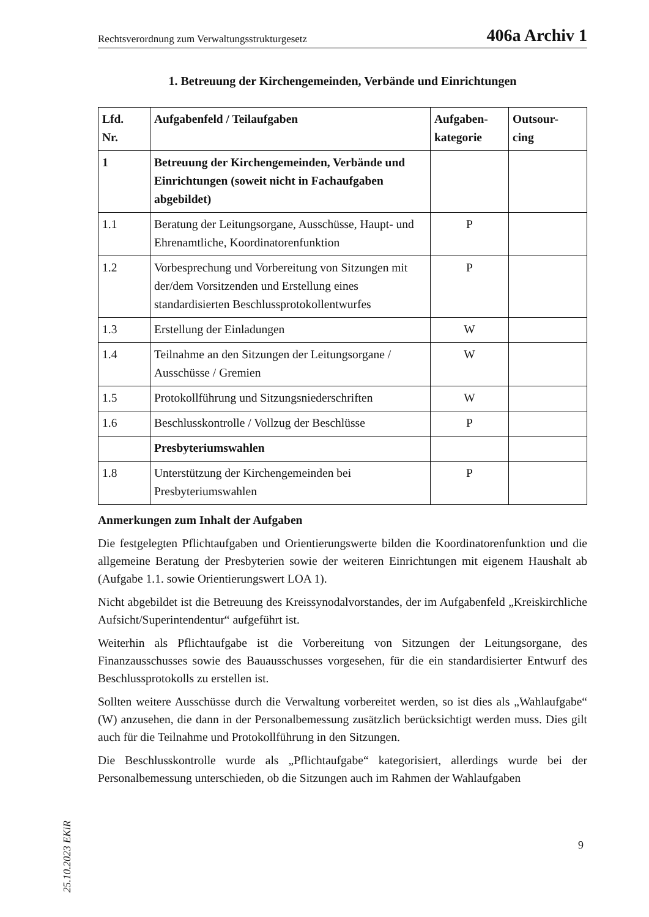Rechtsverordnung zum Verwaltungsstrukturgesetz 406a Archiv 1
1. Betreuung der Kirchengemeinden, Verbände und Einrichtungen
| Lfd. Nr. | Aufgabenfeld / Teilaufgaben | Aufgaben- kategorie | Outsour- cing |
| --- | --- | --- | --- |
| 1 | Betreuung der Kirchengemeinden, Verbände und Einrichtungen (soweit nicht in Fachaufgaben abgebildet) | | |
| 1.1 | Beratung der Leitungsorgane, Ausschüsse, Haupt- und Ehrenamtliche, Koordinatorenfunktion | P | |
| 1.2 | Vorbesprechung und Vorbereitung von Sitzungen mit der/dem Vorsitzenden und Erstellung eines standardisierten Beschlussprotokollentwurfes | P | |
| 1.3 | Erstellung der Einladungen | W | |
| 1.4 | Teilnahme an den Sitzungen der Leitungsorgane / Ausschüsse / Gremien | W | |
| 1.5 | Protokollführung und Sitzungsniederschriften | W | |
| 1.6 | Beschlusskontrolle / Vollzug der Beschlüsse | P | |
| | Presbyteriumswahlen | | |
| 1.8 | Unterstützung der Kirchengemeinden bei Presbyteriumswahlen | P | |
Anmerkungen zum Inhalt der Aufgaben
Die festgelegten Pflichtaufgaben und Orientierungswerte bilden die Koordinatorenfunktion und die allgemeine Beratung der Presbyterien sowie der weiteren Einrichtungen mit eigenem Haushalt ab (Aufgabe 1.1. sowie Orientierungswert LOA 1).
Nicht abgebildet ist die Betreuung des Kreissynodalvorstandes, der im Aufgabenfeld „Kreiskirchliche Aufsicht/Superintendentur“ aufgeführt ist.
Weiterhin als Pflichtaufgabe ist die Vorbereitung von Sitzungen der Leitungsorgane, des Finanzausschusses sowie des Bauausschusses vorgesehen, für die ein standardisierter Entwurf des Beschlussprotokolls zu erstellen ist.
Sollten weitere Ausschüsse durch die Verwaltung vorbereitet werden, so ist dies als „Wahlaufgabe“ (W) anzusehen, die dann in der Personalbemessung zusätzlich berücksichtigt werden muss. Dies gilt auch für die Teilnahme und Protokollführung in den Sitzungen.
Die Beschlusskontrolle wurde als „Pflichtaufgabe“ kategorisiert, allerdings wurde bei der Personalbemessung unterschieden, ob die Sitzungen auch im Rahmen der Wahlaufgaben
25.10.2023 EKiR
9